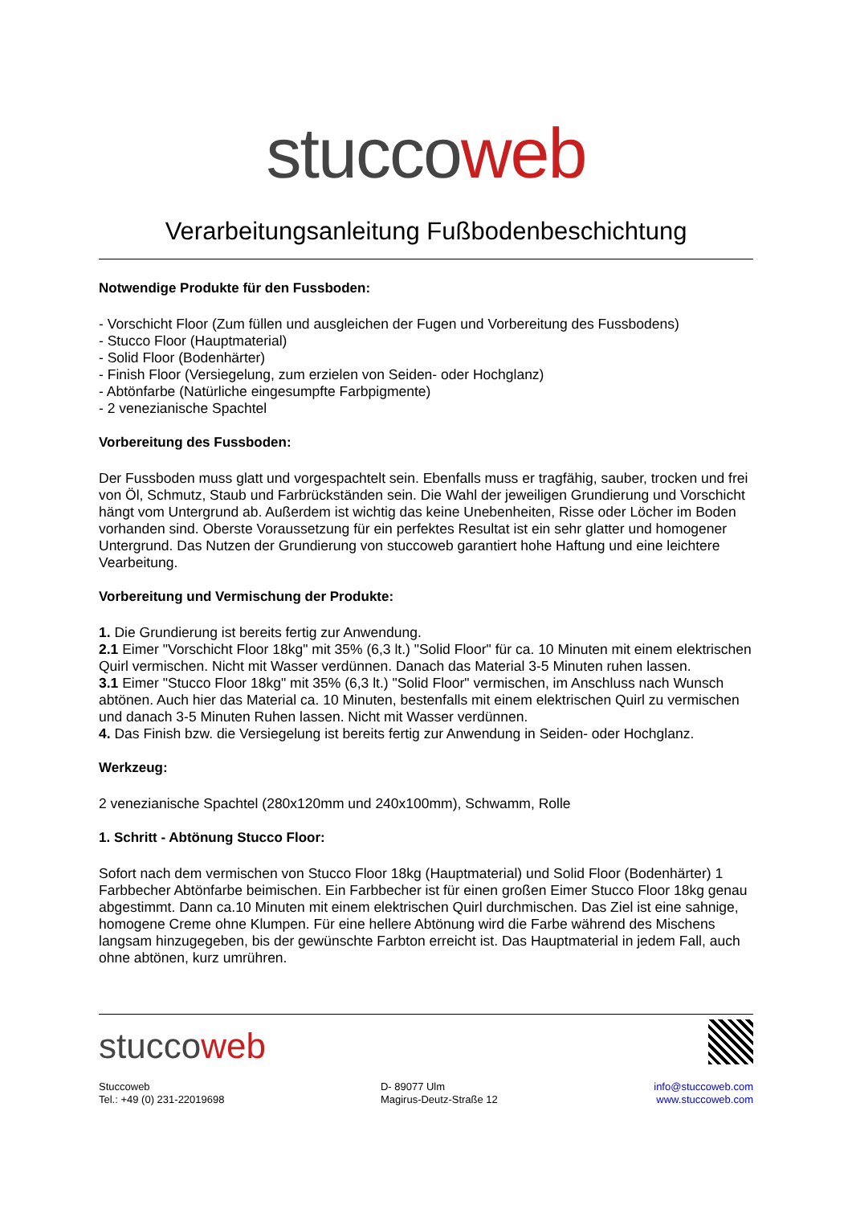stuccoweb
Verarbeitungsanleitung Fußbodenbeschichtung
Notwendige Produkte für den Fussboden:
- Vorschicht Floor (Zum füllen und ausgleichen der Fugen und Vorbereitung des Fussbodens)
- Stucco Floor (Hauptmaterial)
- Solid Floor (Bodenhärter)
- Finish Floor (Versiegelung, zum erzielen von Seiden- oder Hochglanz)
- Abtönfarbe (Natürliche eingesumpfte Farbpigmente)
- 2 venezianische Spachtel
Vorbereitung des Fussboden:
Der Fussboden muss glatt und vorgespachtelt sein. Ebenfalls muss er tragfähig, sauber, trocken und frei von Öl, Schmutz, Staub und Farbrückständen sein. Die Wahl der jeweiligen Grundierung und Vorschicht hängt vom Untergrund ab. Außerdem ist wichtig das keine Unebenheiten, Risse oder Löcher im Boden vorhanden sind. Oberste Voraussetzung für ein perfektes Resultat ist ein sehr glatter und homogener Untergrund. Das Nutzen der Grundierung von stuccoweb garantiert hohe Haftung und eine leichtere Vearbeitung.
Vorbereitung und Vermischung der Produkte:
1. Die Grundierung ist bereits fertig zur Anwendung.
2.1 Eimer "Vorschicht Floor 18kg" mit 35% (6,3 lt.) "Solid Floor" für ca. 10 Minuten mit einem elektrischen Quirl vermischen. Nicht mit Wasser verdünnen. Danach das Material 3-5 Minuten ruhen lassen.
3.1 Eimer "Stucco Floor 18kg" mit 35% (6,3 lt.) "Solid Floor" vermischen, im Anschluss nach Wunsch abtönen. Auch hier das Material ca. 10 Minuten, bestenfalls mit einem elektrischen Quirl zu vermischen und danach 3-5 Minuten Ruhen lassen. Nicht mit Wasser verdünnen.
4. Das Finish bzw. die Versiegelung ist bereits fertig zur Anwendung in Seiden- oder Hochglanz.
Werkzeug:
2 venezianische Spachtel (280x120mm und 240x100mm), Schwamm, Rolle
1. Schritt - Abtönung Stucco Floor:
Sofort nach dem vermischen von Stucco Floor 18kg (Hauptmaterial) und Solid Floor (Bodenhärter) 1 Farbbecher Abtönfarbe beimischen. Ein Farbbecher ist für einen großen Eimer Stucco Floor 18kg genau abgestimmt. Dann ca.10 Minuten mit einem elektrischen Quirl durchmischen. Das Ziel ist eine sahnige, homogene Creme ohne Klumpen. Für eine hellere Abtönung wird die Farbe während des Mischens langsam hinzugegeben, bis der gewünschte Farbton erreicht ist. Das Hauptmaterial in jedem Fall, auch ohne abtönen, kurz umrühren.
stuccoweb
Stuccoweb
Tel.: +49 (0) 231-22019698
D- 89077 Ulm
Magirus-Deutz-Straße 12
info@stuccoweb.com
www.stuccoweb.com